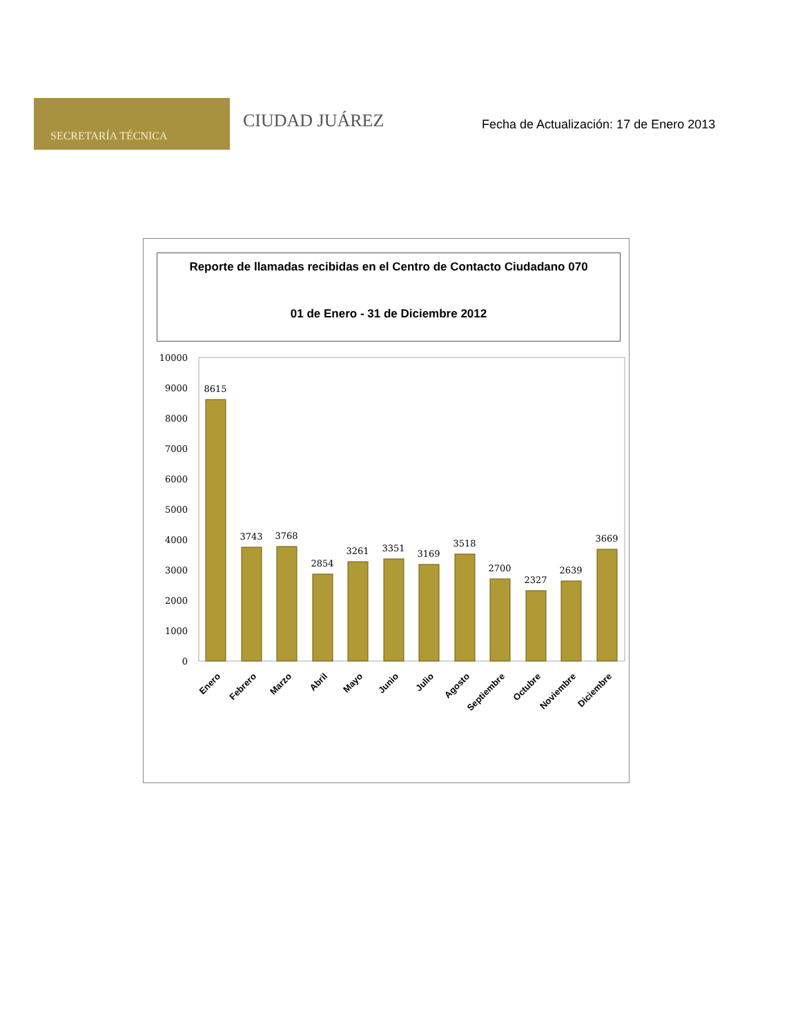SECRETARÍA TÉCNICA
CIUDAD JUÁREZ
Fecha de Actualización: 17 de Enero 2013
Reporte de llamadas recibidas en el Centro de Contacto Ciudadano 070
01 de Enero - 31 de Diciembre 2012
10000
9000
8000
7000
6000
5000
4000
3000
2000
1000
0
8615
3743
3768
2854
3261
3351
3169
3518
2700
2327
2639
3669
Enero
Febrero
Marzo
Abril
Mayo
Junio
Julio
Agosto
Septiembre
Octubre
Noviembre
Diciembre